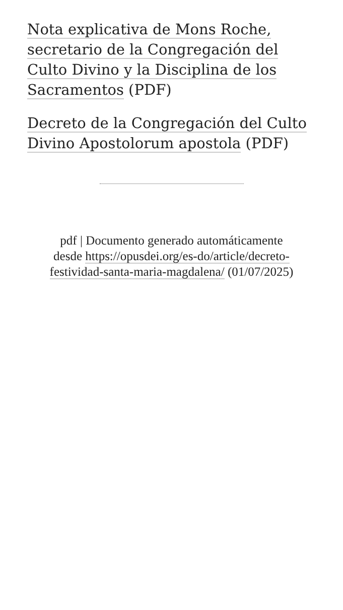Nota explicativa de Mons Roche, secretario de la Congregación del Culto Divino y la Disciplina de los Sacramentos (PDF)
Decreto de la Congregación del Culto Divino Apostolorum apostola (PDF)
pdf | Documento generado automáticamente desde https://opusdei.org/es-do/article/decreto-festividad-santa-maria-magdalena/ (01/07/2025)